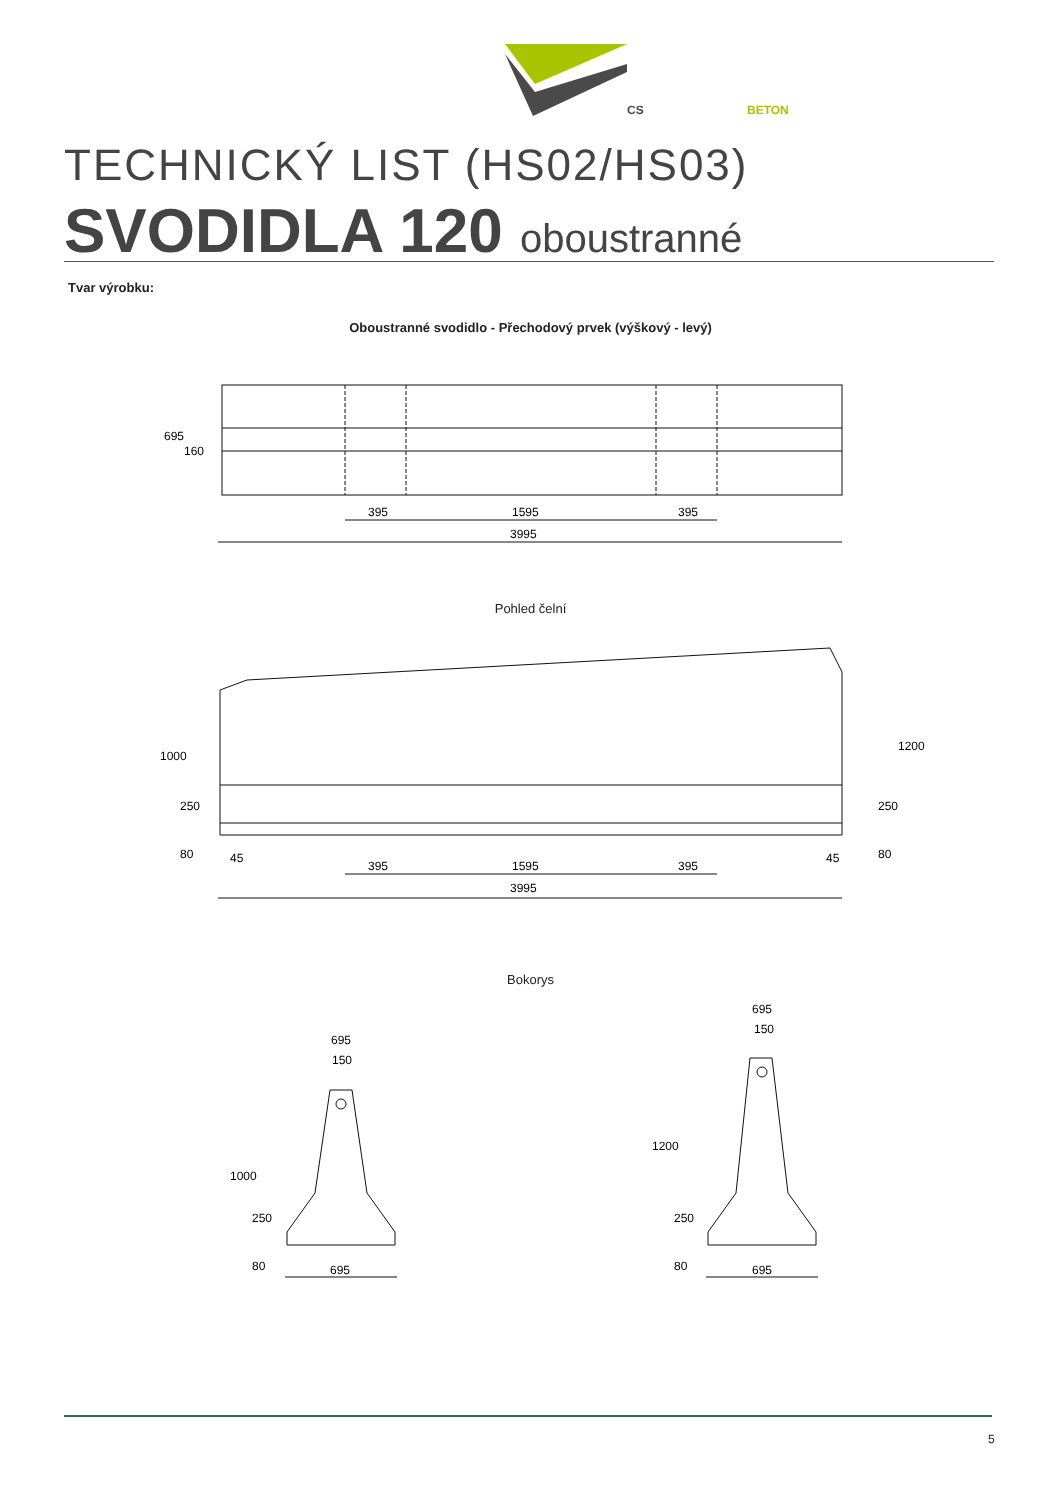CS
BETON
TECHNICKÝ LIST (HS02/HS03)
SVODIDLA 120 oboustranné
Tvar výrobku:
Oboustranné svodidlo - Přechodový prvek (výškový - levý)
Pohled čelní
Bokorys
395
1595
395
3995
45
395
1595
395
45
3995
695
160
1000
250
80
1200
250
80
695
150
1000
250
80
695
695
150
1200
250
80
695
5